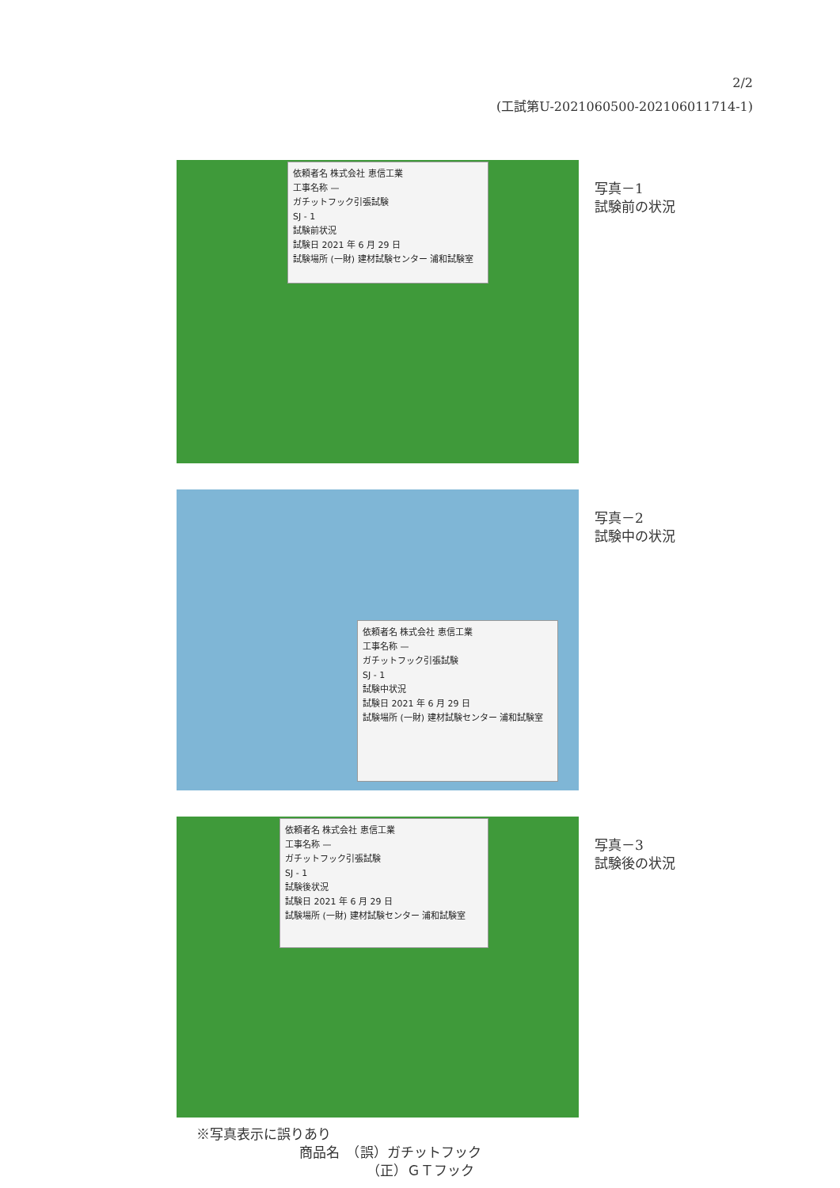2/2
(工試第U-2021060500-202106011714-1)
依頼者名 株式会社 恵信工業
工事名称 —
ガチットフック引張試験
SJ - 1
試験前状況
試験日 2021 年 6 月 29 日
試験場所 (一財) 建材試験センター 浦和試験室
写真－1
試験前の状況
依頼者名 株式会社 恵信工業
工事名称 —
ガチットフック引張試験
SJ - 1
試験中状況
試験日 2021 年 6 月 29 日
試験場所 (一財) 建材試験センター 浦和試験室
写真－2
試験中の状況
依頼者名 株式会社 恵信工業
工事名称 —
ガチットフック引張試験
SJ - 1
試験後状況
試験日 2021 年 6 月 29 日
試験場所 (一財) 建材試験センター 浦和試験室
写真－3
試験後の状況
※写真表示に誤りあり
商品名　（誤）ガチットフック
（正）ＧＴフック